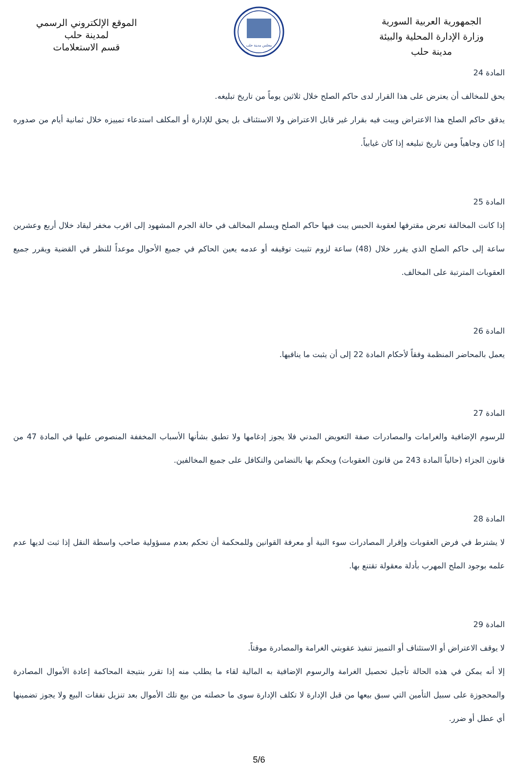الجمهورية العربية السورية
وزارة الإدارة المحلية والبيئة
مدينة حلب
مجلس مدينة حلب
الموقع الإلكتروني الرسمي
لمدينة حلب
قسم الاستعلامات
المادة 24
يحق للمخالف أن يعترض على هذا القرار لدى حاكم الصلح خلال ثلاثين يوماً من تاريخ تبليغه.
يدقق حاكم الصلح هذا الاعتراض ويبت فيه بقرار غير قابل الاعتراض ولا الاستئناف بل يحق للإدارة أو المكلف استدعاء تمييزه خلال ثمانية أيام من صدوره إذا كان وجاهياً ومن تاريخ تبليغه إذا كان غيابياً.
المادة 25
إذا كانت المخالفة تعرض مقترفها لعقوبة الحبس يبت فيها حاكم الصلح ويسلم المخالف في حالة الجرم المشهود إلى اقرب مخفر ليقاد خلال أربع وعشرين ساعة إلى حاكم الصلح الذي يقرر خلال (48) ساعة لزوم تثبيت توقيفه أو عدمه يعين الحاكم في جميع الأحوال موعداً للنظر في القضية ويقرر جميع العقوبات المترتبة على المخالف.
المادة 26
يعمل بالمحاضر المنظمة وفقاً لأحكام المادة 22 إلى أن يثبت ما ينافيها.
المادة 27
للرسوم الإضافية والغرامات والمصادرات صفة التعويض المدني فلا يجوز إدغامها ولا تطبق بشأنها الأسباب المخففة المنصوص عليها في المادة 47 من قانون الجزاء (حالياً المادة 243 من قانون العقوبات) ويحكم بها بالتضامن والتكافل على جميع المخالفين.
المادة 28
لا يشترط في فرض العقوبات وإقرار المصادرات سوء النية أو معرفة القوانين وللمحكمة أن تحكم بعدم مسؤولية صاحب واسطة النقل إذا ثبت لديها عدم علمه بوجود الملح المهرب بأدلة معقولة تقتنع بها.
المادة 29
لا يوقف الاعتراض أو الاستئناف أو التمييز تنفيذ عقوبتي الغرامة والمصادرة موقتاً.
إلا أنه يمكن في هذه الحالة تأجيل تحصيل الغرامة والرسوم الإضافية به المالية لقاء ما يطلب منه إذا تقرر بنتيجة المحاكمة إعادة الأموال المصادرة والمحجوزة على سبيل التأمين التي سبق بيعها من قبل الإدارة لا تكلف الإدارة سوى ما حصلته من بيع تلك الأموال بعد تنزيل نفقات البيع ولا يجوز تضمينها أي عطل أو ضرر.
5/6